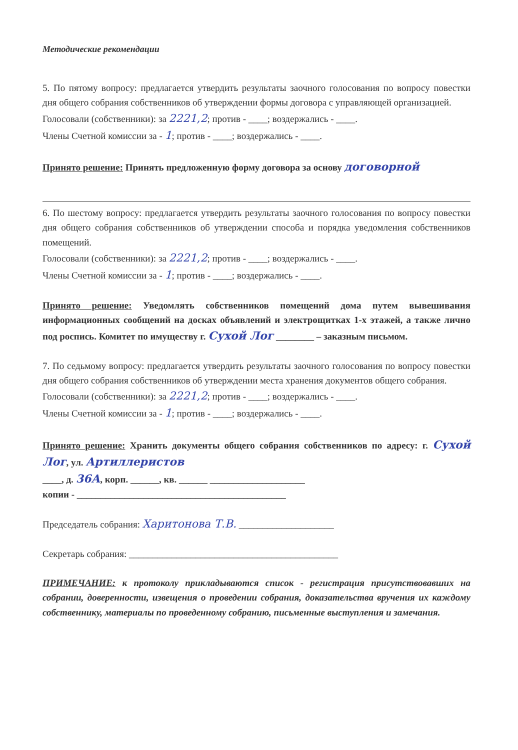Методические рекомендации
5. По пятому вопросу: предлагается утвердить результаты заочного голосования по вопросу повестки дня общего собрания собственников об утверждении формы договора с управляющей организацией.
Голосовали (собственники): за 2221,2; против - ____; воздержались - ____.
Члены Счетной комиссии за - 1; против - ____; воздержались - ____.
Принято решение: Принять предложенную форму договора за основу договорной
6. По шестому вопросу: предлагается утвердить результаты заочного голосования по вопросу повестки дня общего собрания собственников об утверждении способа и порядка уведомления собственников помещений.
Голосовали (собственники): за 2221,2; против - ____; воздержались - ____.
Члены Счетной комиссии за - 1; против - ____; воздержались - ____.
Принято решение: Уведомлять собственников помещений дома путем вывешивания информационных сообщений на досках объявлений и электрощитках 1-х этажей, а также лично под роспись. Комитет по имуществу г. Сухой Лог ________ – заказным письмом.
7. По седьмому вопросу: предлагается утвердить результаты заочного голосования по вопросу повестки дня общего собрания собственников об утверждении места хранения документов общего собрания.
Голосовали (собственники): за 2221,2; против - ____; воздержались - ____.
Члены Счетной комиссии за - 1; против - ____; воздержались - ____.
Принято решение: Хранить документы общего собрания собственников по адресу: г. Сухой Лог, ул. Артиллеристов
____, д. 36А, корп. ______, кв. ______ ____________________
копии - ____________________________________________
Председатель собрания: Харитонова Т.В. ____________________
Секретарь собрания: ____________________________________________
ПРИМЕЧАНИЕ: к протоколу прикладываются список - регистрация присутствовавших на собрании, доверенности, извещения о проведении собрания, доказательства вручения их каждому собственнику, материалы по проведенному собранию, письменные выступления и замечания.